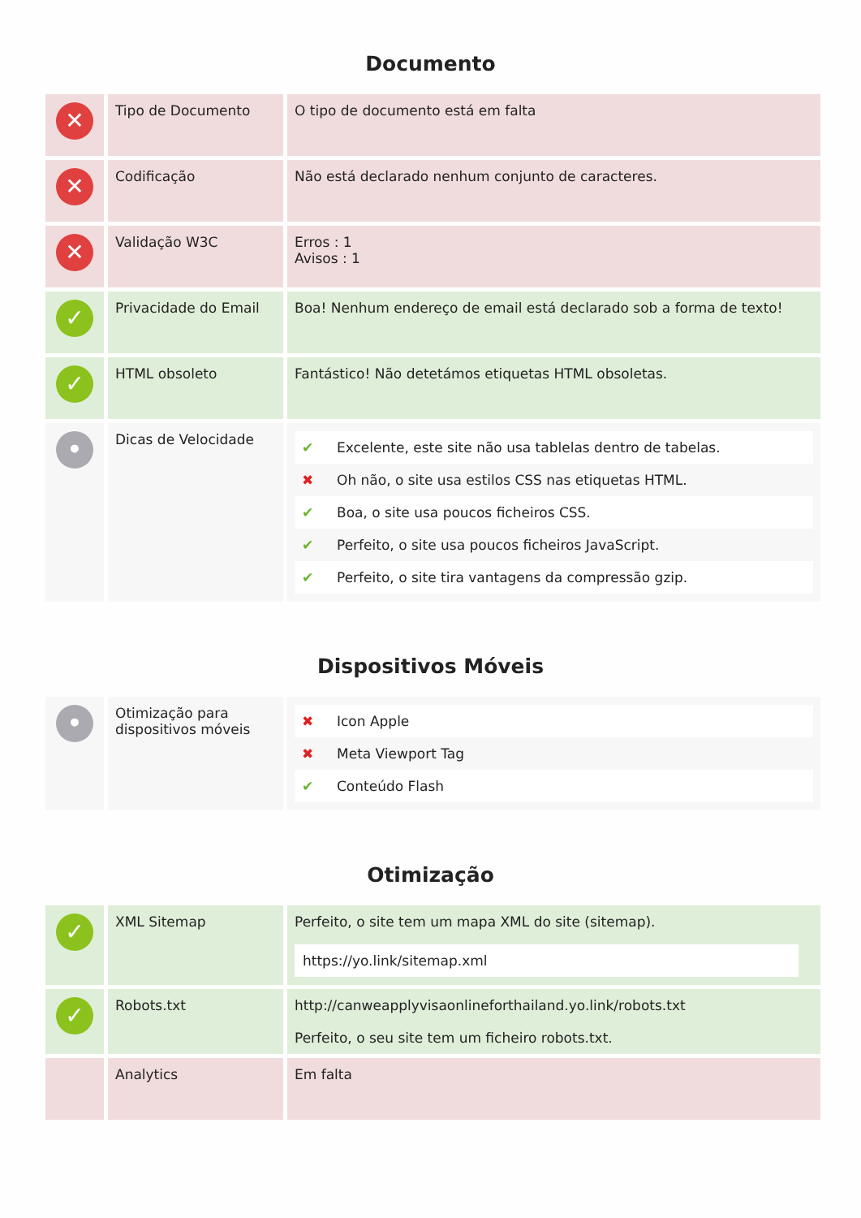Documento
| ✕ | Tipo de Documento | O tipo de documento está em falta |
| ✕ | Codificação | Não está declarado nenhum conjunto de caracteres. |
| ✕ | Validação W3C | Erros : 1 Avisos : 1 |
| ✓ | Privacidade do Email | Boa! Nenhum endereço de email está declarado sob a forma de texto! |
| ✓ | HTML obsoleto | Fantástico! Não detetámos etiquetas HTML obsoletas. |
| • | Dicas de Velocidade | / ✔ / Excelente, este site não usa tablelas dentro de tabelas. / / ✖ / Oh não, o site usa estilos CSS nas etiquetas HTML. / / ✔ / Boa, o site usa poucos ficheiros CSS. / / ✔ / Perfeito, o site usa poucos ficheiros JavaScript. / / ✔ / Perfeito, o site tira vantagens da compressão gzip. / |
Dispositivos Móveis
| • | Otimização para dispositivos móveis | / ✖ / Icon Apple / / ✖ / Meta Viewport Tag / / ✔ / Conteúdo Flash / |
Otimização
| ✓ | XML Sitemap | Perfeito, o site tem um mapa XML do site (sitemap). https://yo.link/sitemap.xml |
| ✓ | Robots.txt | http://canweapplyvisaonlineforthailand.yo.link/robots.txt Perfeito, o seu site tem um ficheiro robots.txt. |
| | Analytics | Em falta |